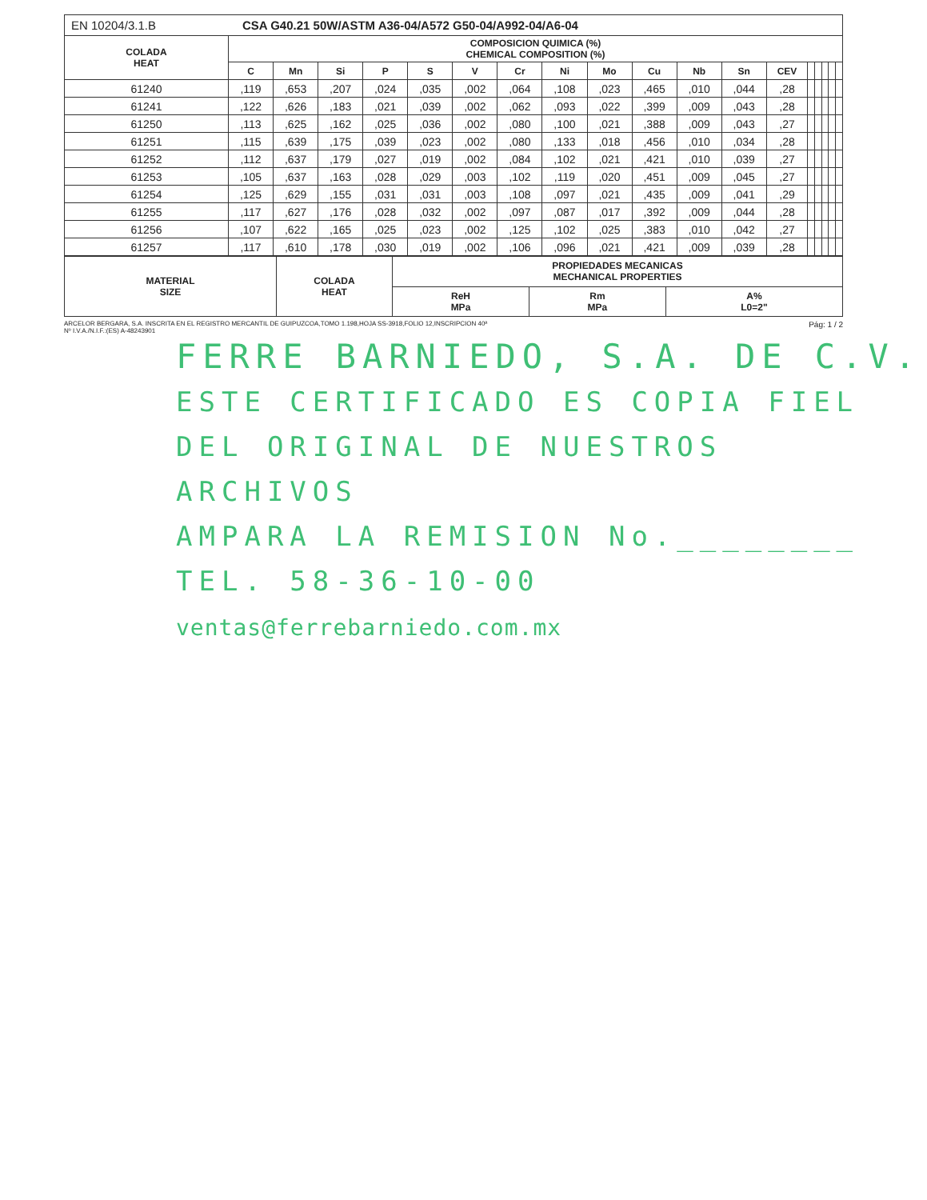EN 10204/3.1.B CSA G40.21 50W/ASTM A36-04/A572 G50-04/A992-04/A6-04
| COLADA HEAT | COMPOSICION QUIMICA (%) CHEMICAL COMPOSITION (%) | | | | | | | | | | | | | | | | | |
| --- | --- | --- | --- | --- | --- | --- | --- | --- | --- | --- | --- | --- | --- | --- | --- | --- | --- | --- |
| | C | Mn | Si | P | S | V | Cr | Ni | Mo | Cu | Nb | Sn | CEV | | | | | |
| 61240 | ,119 | ,653 | ,207 | ,024 | ,035 | ,002 | ,064 | ,108 | ,023 | ,465 | ,010 | ,044 | ,28 | | | | | |
| 61241 | ,122 | ,626 | ,183 | ,021 | ,039 | ,002 | ,062 | ,093 | ,022 | ,399 | ,009 | ,043 | ,28 | | | | | |
| 61250 | ,113 | ,625 | ,162 | ,025 | ,036 | ,002 | ,080 | ,100 | ,021 | ,388 | ,009 | ,043 | ,27 | | | | | |
| 61251 | ,115 | ,639 | ,175 | ,039 | ,023 | ,002 | ,080 | ,133 | ,018 | ,456 | ,010 | ,034 | ,28 | | | | | |
| 61252 | ,112 | ,637 | ,179 | ,027 | ,019 | ,002 | ,084 | ,102 | ,021 | ,421 | ,010 | ,039 | ,27 | | | | | |
| 61253 | ,105 | ,637 | ,163 | ,028 | ,029 | ,003 | ,102 | ,119 | ,020 | ,451 | ,009 | ,045 | ,27 | | | | | |
| 61254 | ,125 | ,629 | ,155 | ,031 | ,031 | ,003 | ,108 | ,097 | ,021 | ,435 | ,009 | ,041 | ,29 | | | | | |
| 61255 | ,117 | ,627 | ,176 | ,028 | ,032 | ,002 | ,097 | ,087 | ,017 | ,392 | ,009 | ,044 | ,28 | | | | | |
| 61256 | ,107 | ,622 | ,165 | ,025 | ,023 | ,002 | ,125 | ,102 | ,025 | ,383 | ,010 | ,042 | ,27 | | | | | |
| 61257 | ,117 | ,610 | ,178 | ,030 | ,019 | ,002 | ,106 | ,096 | ,021 | ,421 | ,009 | ,039 | ,28 | | | | | |
| MATERIAL SIZE | COLADA HEAT | PROPIEDADES MECANICAS MECHANICAL PROPERTIES | | |
| --- | --- | --- | --- | --- |
| | | ReH MPa | Rm MPa | A% L0=2" |
ARCELOR BERGARA, S.A. INSCRITA EN EL REGISTRO MERCANTIL DE GUIPUZCOA,TOMO 1.198,HOJA SS-3918,FOLIO 12,INSCRIPCION 40ª
Nº I.V.A./N.I.F.:(ES) A-48243901
Pág: 1 / 2
FERRE BARNIEDO, S.A. DE C.V.
ESTE CERTIFICADO ES COPIA FIEL
DEL ORIGINAL DE NUESTROS ARCHIVOS
AMPARA LA REMISION No.________
TEL. 58-36-10-00 ventas@ferrebarniedo.com.mx